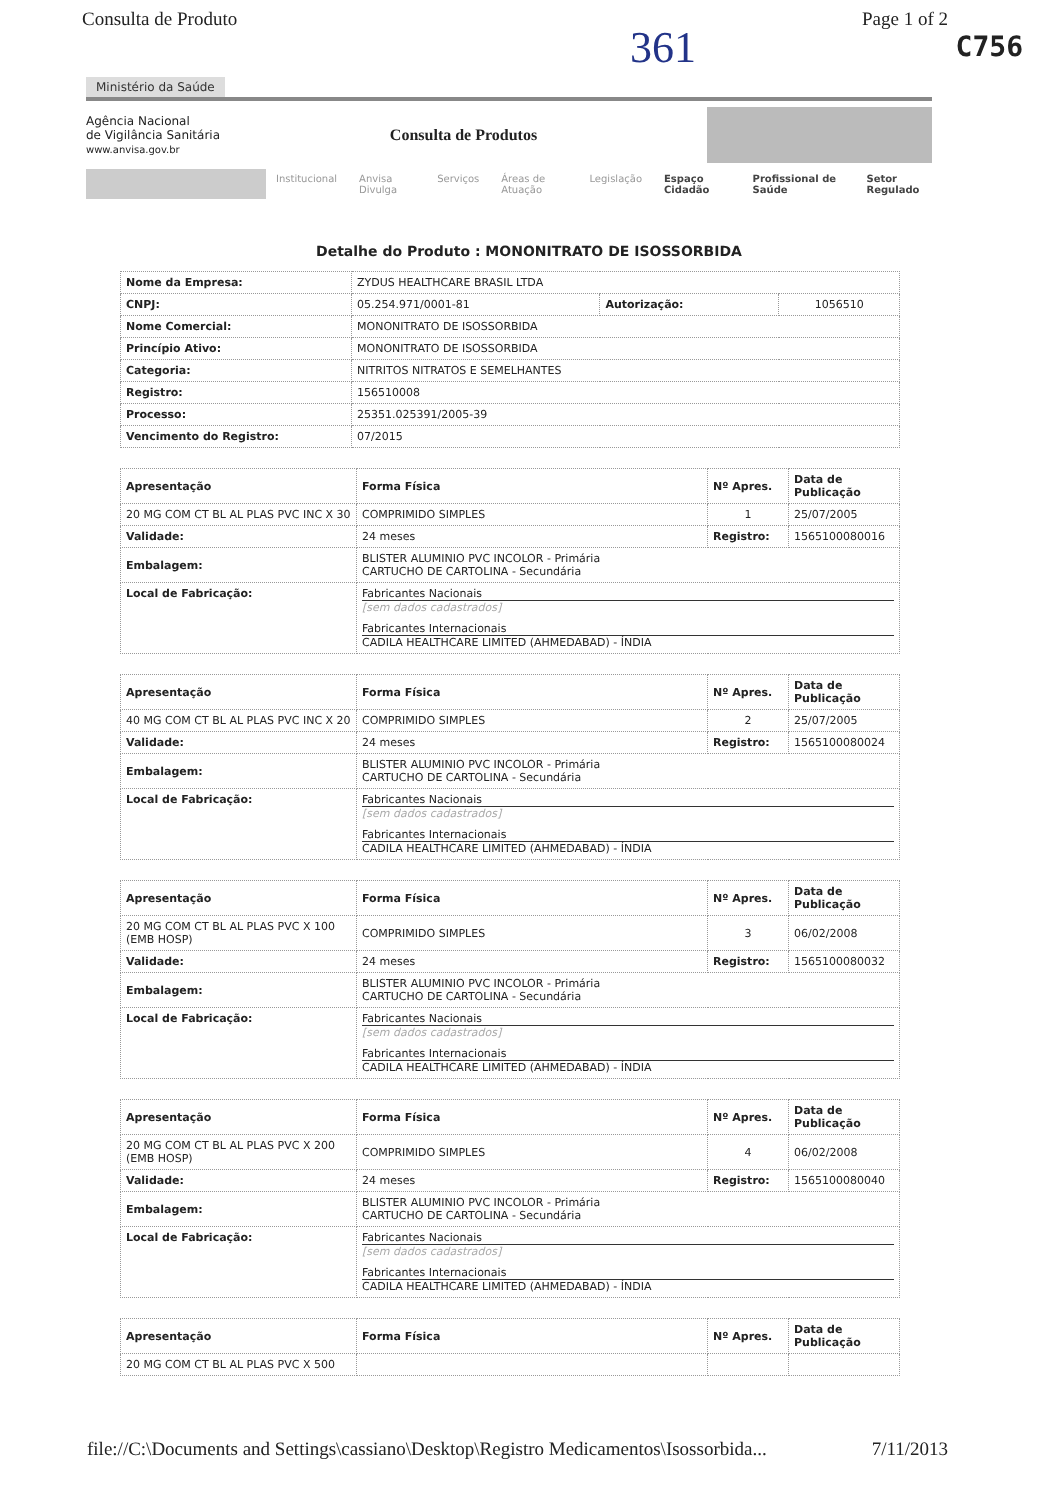Consulta de Produto Page 1 of 2
C756
361
Ministério da Saúde
Agência Nacional
de Vigilância Sanitária
www.anvisa.gov.br
Consulta de Produtos
Institucional Anvisa Divulga Serviços Áreas de Atuação Legislação Espaço Cidadão Profissional de Saúde Setor Regulado
Detalhe do Produto : MONONITRATO DE ISOSSORBIDA
| Nome da Empresa: | ZYDUS HEALTHCARE BRASIL LTDA | | |
| CNPJ: | 05.254.971/0001-81 | Autorização: | 1056510 |
| Nome Comercial: | MONONITRATO DE ISOSSORBIDA | | |
| Princípio Ativo: | MONONITRATO DE ISOSSORBIDA | | |
| Categoria: | NITRITOS NITRATOS E SEMELHANTES | | |
| Registro: | 156510008 | | |
| Processo: | 25351.025391/2005-39 | | |
| Vencimento do Registro: | 07/2015 | | |
| Apresentação | Forma Física | Nº Apres. | Data de Publicação |
| --- | --- | --- | --- |
| 20 MG COM CT BL AL PLAS PVC INC X 30 | COMPRIMIDO SIMPLES | 1 | 25/07/2005 |
| Validade: | 24 meses | Registro: | 1565100080016 |
| Embalagem: | BLISTER ALUMINIO PVC INCOLOR - Primária CARTUCHO DE CARTOLINA - Secundária | | |
| Local de Fabricação: | Fabricantes Nacionais [sem dados cadastrados] Fabricantes Internacionais CADILA HEALTHCARE LIMITED (AHMEDABAD) - ÍNDIA | | |
| Apresentação | Forma Física | Nº Apres. | Data de Publicação |
| --- | --- | --- | --- |
| 40 MG COM CT BL AL PLAS PVC INC X 20 | COMPRIMIDO SIMPLES | 2 | 25/07/2005 |
| Validade: | 24 meses | Registro: | 1565100080024 |
| Embalagem: | BLISTER ALUMINIO PVC INCOLOR - Primária CARTUCHO DE CARTOLINA - Secundária | | |
| Local de Fabricação: | Fabricantes Nacionais [sem dados cadastrados] Fabricantes Internacionais CADILA HEALTHCARE LIMITED (AHMEDABAD) - ÍNDIA | | |
| Apresentação | Forma Física | Nº Apres. | Data de Publicação |
| --- | --- | --- | --- |
| 20 MG COM CT BL AL PLAS PVC X 100 (EMB HOSP) | COMPRIMIDO SIMPLES | 3 | 06/02/2008 |
| Validade: | 24 meses | Registro: | 1565100080032 |
| Embalagem: | BLISTER ALUMINIO PVC INCOLOR - Primária CARTUCHO DE CARTOLINA - Secundária | | |
| Local de Fabricação: | Fabricantes Nacionais [sem dados cadastrados] Fabricantes Internacionais CADILA HEALTHCARE LIMITED (AHMEDABAD) - ÍNDIA | | |
| Apresentação | Forma Física | Nº Apres. | Data de Publicação |
| --- | --- | --- | --- |
| 20 MG COM CT BL AL PLAS PVC X 200 (EMB HOSP) | COMPRIMIDO SIMPLES | 4 | 06/02/2008 |
| Validade: | 24 meses | Registro: | 1565100080040 |
| Embalagem: | BLISTER ALUMINIO PVC INCOLOR - Primária CARTUCHO DE CARTOLINA - Secundária | | |
| Local de Fabricação: | Fabricantes Nacionais [sem dados cadastrados] Fabricantes Internacionais CADILA HEALTHCARE LIMITED (AHMEDABAD) - ÍNDIA | | |
| Apresentação | Forma Física | Nº Apres. | Data de Publicação |
| --- | --- | --- | --- |
| 20 MG COM CT BL AL PLAS PVC X 500 | | | |
file://C:\Documents and Settings\cassiano\Desktop\Registro Medicamentos\Isossorbida... 7/11/2013